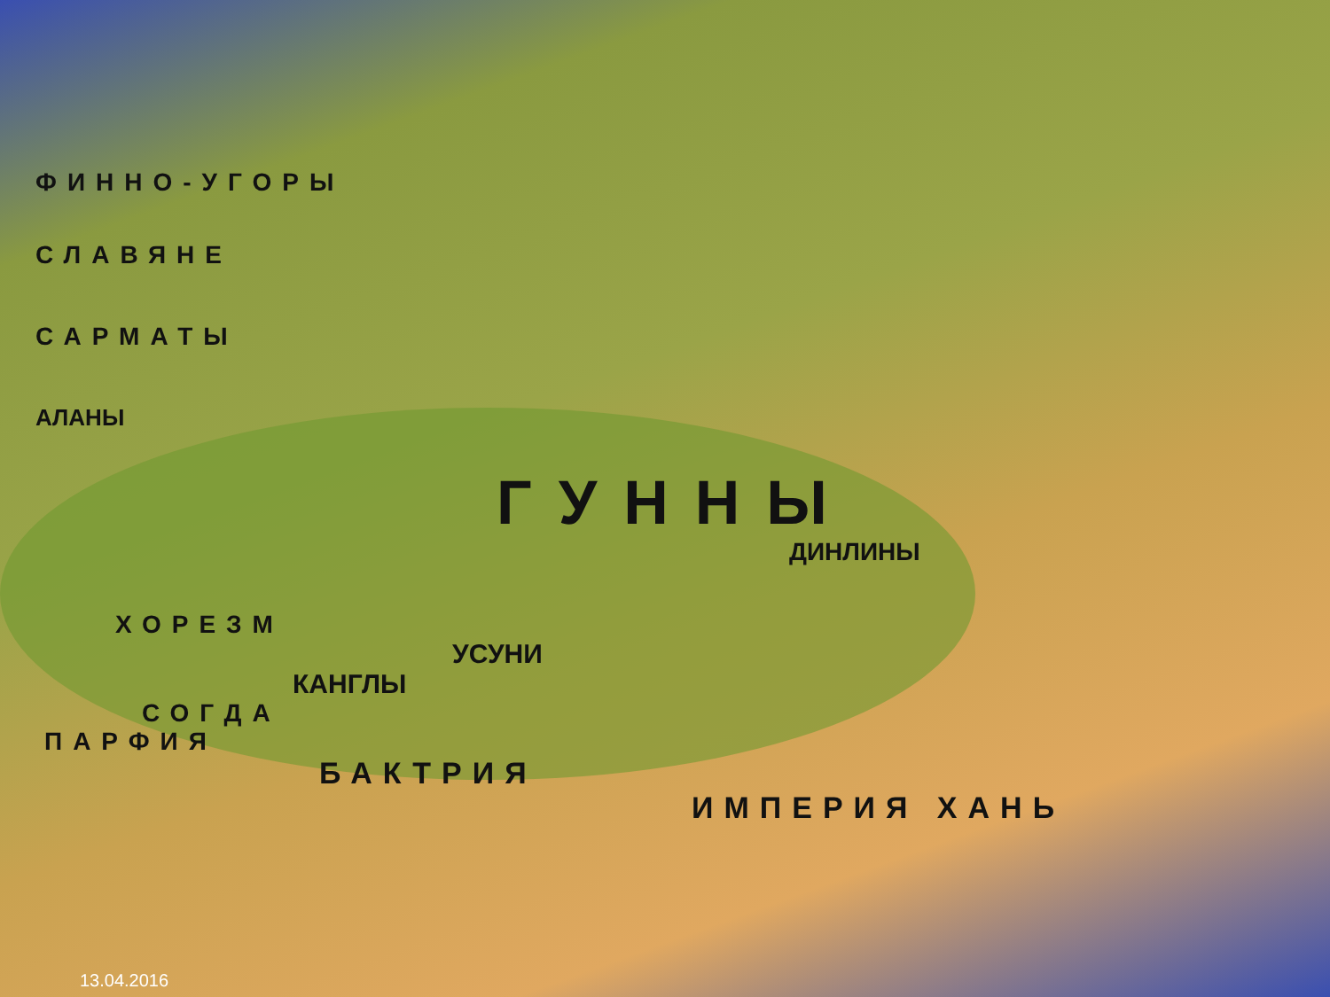ФИННО-УГОРЫ
СЛАВЯНЕ
САРМАТЫ
АЛАНЫ
ГУННЫ
ДИНЛИНЫ
ХОРЕЗМ
УСУНИ
КАНГЛЫ
СОГДА
ПАРФИЯ
БАКТРИЯ
ИМПЕРИЯ ХАНЬ
13.04.2016